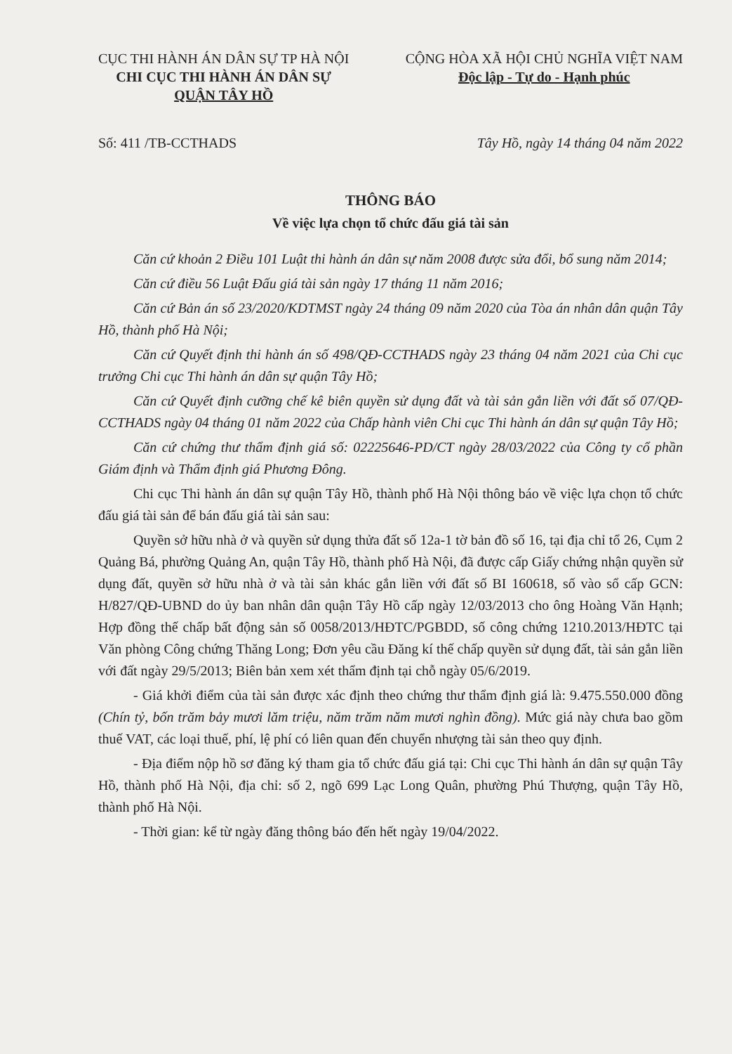CỤC THI HÀNH ÁN DÂN SỰ TP HÀ NỘI
CHI CỤC THI HÀNH ÁN DÂN SỰ
QUẬN TÂY HỒ
CỘNG HÒA XÃ HỘI CHỦ NGHĨA VIỆT NAM
Độc lập - Tự do - Hạnh phúc
Số: 411 /TB-CCTHADS Tây Hồ, ngày 14 tháng 04 năm 2022
THÔNG BÁO
Về việc lựa chọn tổ chức đấu giá tài sản
Căn cứ khoản 2 Điều 101 Luật thi hành án dân sự năm 2008 được sửa đổi, bổ sung năm 2014;
Căn cứ điều 56 Luật Đấu giá tài sản ngày 17 tháng 11 năm 2016;
Căn cứ Bản án số 23/2020/KDTMST ngày 24 tháng 09 năm 2020 của Tòa án nhân dân quận Tây Hồ, thành phố Hà Nội;
Căn cứ Quyết định thi hành án số 498/QĐ-CCTHADS ngày 23 tháng 04 năm 2021 của Chi cục trưởng Chi cục Thi hành án dân sự quận Tây Hồ;
Căn cứ Quyết định cưỡng chế kê biên quyền sử dụng đất và tài sản gắn liền với đất số 07/QĐ-CCTHADS ngày 04 tháng 01 năm 2022 của Chấp hành viên Chi cục Thi hành án dân sự quận Tây Hồ;
Căn cứ chứng thư thẩm định giá số: 02225646-PD/CT ngày 28/03/2022 của Công ty cổ phần Giám định và Thẩm định giá Phương Đông.
Chi cục Thi hành án dân sự quận Tây Hồ, thành phố Hà Nội thông báo về việc lựa chọn tổ chức đấu giá tài sản để bán đấu giá tài sản sau:
Quyền sở hữu nhà ở và quyền sử dụng thửa đất số 12a-1 tờ bản đồ số 16, tại địa chỉ tổ 26, Cụm 2 Quảng Bá, phường Quảng An, quận Tây Hồ, thành phố Hà Nội, đã được cấp Giấy chứng nhận quyền sử dụng đất, quyền sở hữu nhà ở và tài sản khác gắn liền với đất số BI 160618, số vào sổ cấp GCN: H/827/QĐ-UBND do ủy ban nhân dân quận Tây Hồ cấp ngày 12/03/2013 cho ông Hoàng Văn Hạnh; Hợp đồng thế chấp bất động sản số 0058/2013/HĐTC/PGBDD, số công chứng 1210.2013/HĐTC tại Văn phòng Công chứng Thăng Long; Đơn yêu cầu Đăng kí thế chấp quyền sử dụng đất, tài sản gắn liền với đất ngày 29/5/2013; Biên bản xem xét thẩm định tại chỗ ngày 05/6/2019.
- Giá khởi điểm của tài sản được xác định theo chứng thư thẩm định giá là: 9.475.550.000 đồng (Chín tỷ, bốn trăm bảy mươi lăm triệu, năm trăm năm mươi nghìn đồng). Mức giá này chưa bao gồm thuế VAT, các loại thuế, phí, lệ phí có liên quan đến chuyển nhượng tài sản theo quy định.
- Địa điểm nộp hồ sơ đăng ký tham gia tổ chức đấu giá tại: Chi cục Thi hành án dân sự quận Tây Hồ, thành phố Hà Nội, địa chỉ: số 2, ngõ 699 Lạc Long Quân, phường Phú Thượng, quận Tây Hồ, thành phố Hà Nội.
- Thời gian: kể từ ngày đăng thông báo đến hết ngày 19/04/2022.